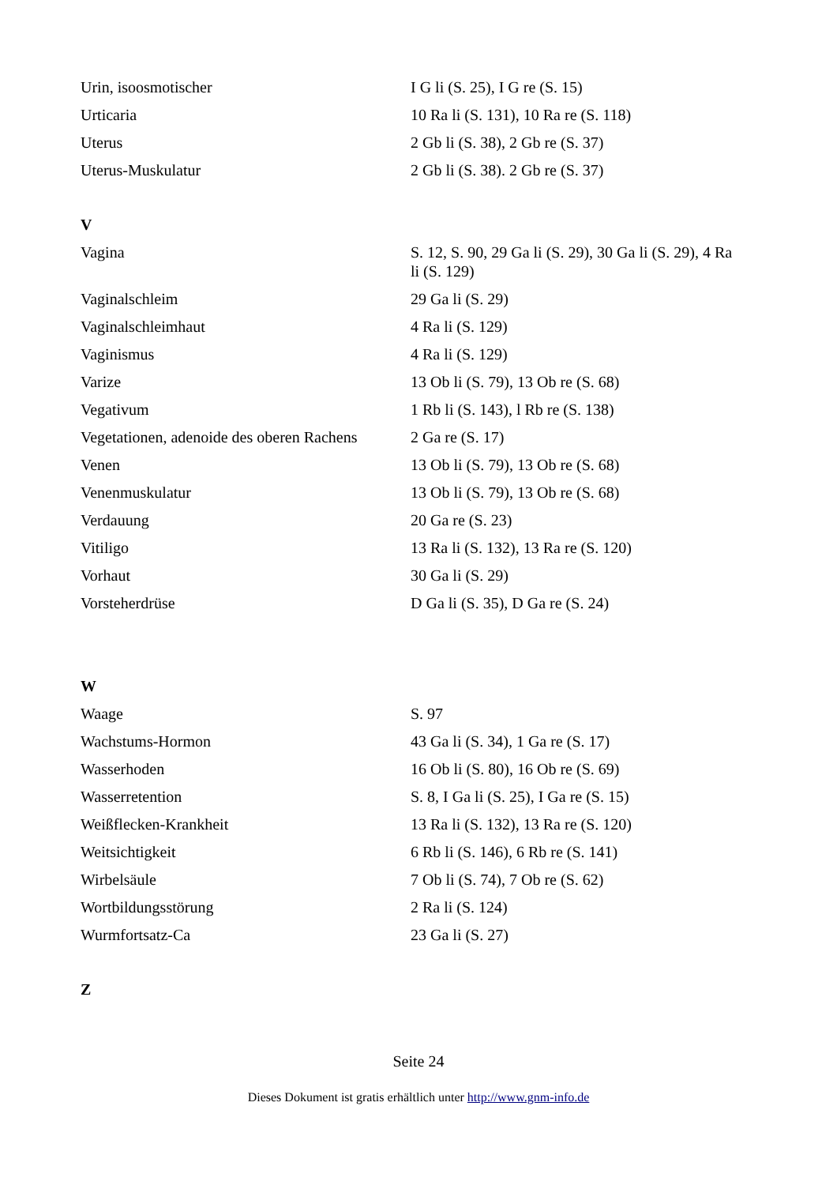| Urin, isoosmotischer | I G li (S. 25), I G re (S. 15) |
| Urticaria | 10 Ra li (S. 131), 10 Ra re (S. 118) |
| Uterus | 2 Gb li (S. 38), 2 Gb re (S. 37) |
| Uterus-Muskulatur | 2 Gb li (S. 38). 2 Gb re (S. 37) |
V
| Vagina | S. 12, S. 90, 29 Ga li (S. 29), 30 Ga li (S. 29), 4 Ra li (S. 129) |
| Vaginalschleim | 29 Ga li (S. 29) |
| Vaginalschleimhaut | 4 Ra li (S. 129) |
| Vaginismus | 4 Ra li (S. 129) |
| Varize | 13 Ob li (S. 79), 13 Ob re (S. 68) |
| Vegativum | 1 Rb li (S. 143), l Rb re (S. 138) |
| Vegetationen, adenoide des oberen Rachens | 2 Ga re (S. 17) |
| Venen | 13 Ob li (S. 79), 13 Ob re (S. 68) |
| Venenmuskulatur | 13 Ob li (S. 79), 13 Ob re (S. 68) |
| Verdauung | 20 Ga re (S. 23) |
| Vitiligo | 13 Ra li (S. 132), 13 Ra re (S. 120) |
| Vorhaut | 30 Ga li (S. 29) |
| Vorsteherdrüse | D Ga li (S. 35), D Ga re (S. 24) |
W
| Waage | S. 97 |
| Wachstums-Hormon | 43 Ga li (S. 34), 1 Ga re (S. 17) |
| Wasserhoden | 16 Ob li (S. 80), 16 Ob re (S. 69) |
| Wasserretention | S. 8, I Ga li (S. 25), I Ga re (S. 15) |
| Weißflecken-Krankheit | 13 Ra li (S. 132), 13 Ra re (S. 120) |
| Weitsichtigkeit | 6 Rb li (S. 146), 6 Rb re (S. 141) |
| Wirbelsäule | 7 Ob li (S. 74), 7 Ob re (S. 62) |
| Wortbildungsstörung | 2 Ra li (S. 124) |
| Wurmfortsatz-Ca | 23 Ga li (S. 27) |
Z
Seite 24
Dieses Dokument ist gratis erhältlich unter http://www.gnm-info.de